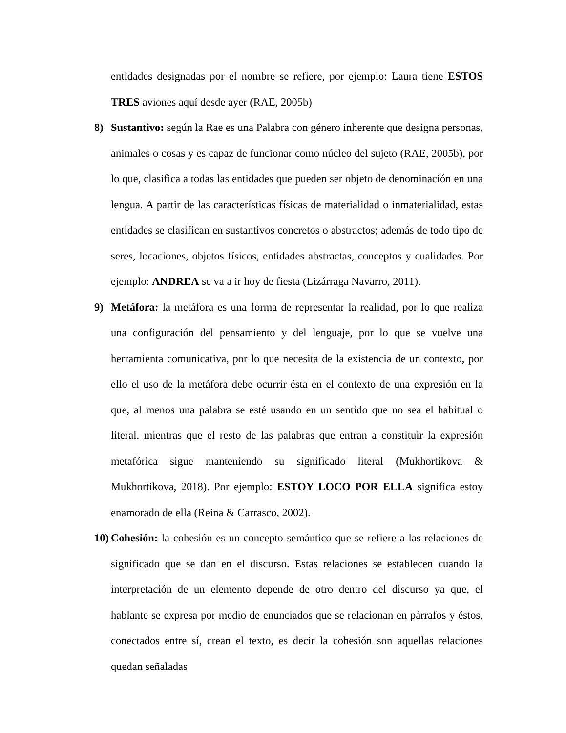entidades designadas por el nombre se refiere, por ejemplo: Laura tiene ESTOS TRES aviones aquí desde ayer (RAE, 2005b)
8) Sustantivo: según la Rae es una Palabra con género inherente que designa personas, animales o cosas y es capaz de funcionar como núcleo del sujeto (RAE, 2005b), por lo que, clasifica a todas las entidades que pueden ser objeto de denominación en una lengua. A partir de las características físicas de materialidad o inmaterialidad, estas entidades se clasifican en sustantivos concretos o abstractos; además de todo tipo de seres, locaciones, objetos físicos, entidades abstractas, conceptos y cualidades. Por ejemplo: ANDREA se va a ir hoy de fiesta (Lizárraga Navarro, 2011).
9) Metáfora: la metáfora es una forma de representar la realidad, por lo que realiza una configuración del pensamiento y del lenguaje, por lo que se vuelve una herramienta comunicativa, por lo que necesita de la existencia de un contexto, por ello el uso de la metáfora debe ocurrir ésta en el contexto de una expresión en la que, al menos una palabra se esté usando en un sentido que no sea el habitual o literal. mientras que el resto de las palabras que entran a constituir la expresión metafórica sigue manteniendo su significado literal (Mukhortikova & Mukhortikova, 2018). Por ejemplo: ESTOY LOCO POR ELLA significa estoy enamorado de ella (Reina & Carrasco, 2002).
10)
Cohesión: la cohesión es un concepto semántico que se refiere a las relaciones de significado que se dan en el discurso. Estas relaciones se establecen cuando la interpretación de un elemento depende de otro dentro del discurso ya que, el hablante se expresa por medio de enunciados que se relacionan en párrafos y éstos, conectados entre sí, crean el texto, es decir la cohesión son aquellas relaciones quedan señaladas